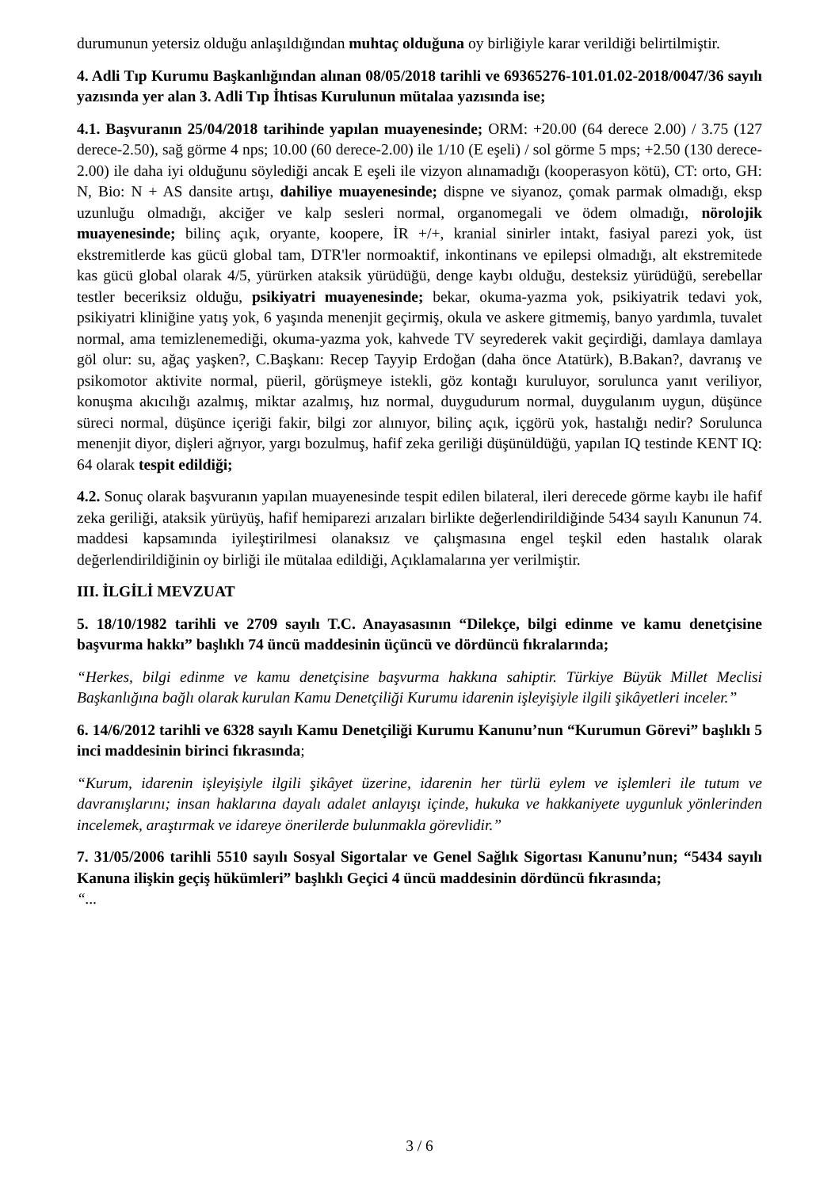durumunun yetersiz olduğu anlaşıldığından muhtaç olduğuna oy birliğiyle karar verildiği belirtilmiştir.
4. Adli Tıp Kurumu Başkanlığından alınan 08/05/2018 tarihli ve 69365276-101.01.02-2018/0047/36 sayılı yazısında yer alan 3. Adli Tıp İhtisas Kurulunun mütalaa yazısında ise;
4.1. Başvuranın 25/04/2018 tarihinde yapılan muayenesinde; ORM: +20.00 (64 derece 2.00) / 3.75 (127 derece-2.50), sağ görme 4 nps; 10.00 (60 derece-2.00) ile 1/10 (E eşeli) / sol görme 5 mps; +2.50 (130 derece-2.00) ile daha iyi olduğunu söylediği ancak E eşeli ile vizyon alınamadığı (kooperasyon kötü), CT: orto, GH: N, Bio: N + AS dansite artışı, dahiliye muayenesinde; dispne ve siyanoz, çomak parmak olmadığı, eksp uzunluğu olmadığı, akciğer ve kalp sesleri normal, organomegali ve ödem olmadığı, nörolojik muayenesinde; bilinç açık, oryante, koopere, İR +/+, kranial sinirler intakt, fasiyal parezi yok, üst ekstremitlerde kas gücü global tam, DTR'ler normoaktif, inkontinans ve epilepsi olmadığı, alt ekstremitede kas gücü global olarak 4/5, yürürken ataksik yürüdüğü, denge kaybı olduğu, desteksiz yürüdüğü, serebellar testler beceriksiz olduğu, psikiyatri muayenesinde; bekar, okuma-yazma yok, psikiyatrik tedavi yok, psikiyatri kliniğine yatış yok, 6 yaşında menenjit geçirmiş, okula ve askere gitmemiş, banyo yardımla, tuvalet normal, ama temizlenemediği, okuma-yazma yok, kahvede TV seyrederek vakit geçirdiği, damlaya damlaya göl olur: su, ağaç yaşken?, C.Başkanı: Recep Tayyip Erdoğan (daha önce Atatürk), B.Bakan?, davranış ve psikomotor aktivite normal, püeril, görüşmeye istekli, göz kontağı kuruluyor, sorulunca yanıt veriliyor, konuşma akıcılığı azalmış, miktar azalmış, hız normal, duygudurum normal, duygulanım uygun, düşünce süreci normal, düşünce içeriği fakir, bilgi zor alınıyor, bilinç açık, içgörü yok, hastalığı nedir? Sorulunca menenjit diyor, dişleri ağrıyor, yargı bozulmuş, hafif zeka geriliği düşünüldüğü, yapılan IQ testinde KENT IQ: 64 olarak tespit edildiği;
4.2. Sonuç olarak başvuranın yapılan muayenesinde tespit edilen bilateral, ileri derecede görme kaybı ile hafif zeka geriliği, ataksik yürüyüş, hafif hemiparezi arızaları birlikte değerlendirildiğinde 5434 sayılı Kanunun 74. maddesi kapsamında iyileştirilmesi olanaksız ve çalışmasına engel teşkil eden hastalık olarak değerlendirildiğinin oy birliği ile mütalaa edildiği, Açıklamalarına yer verilmiştir.
III. İLGİLİ MEVZUAT
5. 18/10/1982 tarihli ve 2709 sayılı T.C. Anayasasının “Dilekçe, bilgi edinme ve kamu denetçisine başvurma hakkı” başlıklı 74 üncü maddesinin üçüncü ve dördüncü fıkralarında;
“Herkes, bilgi edinme ve kamu denetçisine başvurma hakkına sahiptir. Türkiye Büyük Millet Meclisi Başkanlığına bağlı olarak kurulan Kamu Denetçiliği Kurumu idarenin işleyişiyle ilgili şikâyetleri inceler.”
6. 14/6/2012 tarihli ve 6328 sayılı Kamu Denetçiliği Kurumu Kanunu’nun “Kurumun Görevi” başlıklı 5 inci maddesinin birinci fıkrasında;
“Kurum, idarenin işleyişiyle ilgili şikâyet üzerine, idarenin her türlü eylem ve işlemleri ile tutum ve davranışlarını; insan haklarına dayalı adalet anlayışı içinde, hukuka ve hakkaniyete uygunluk yönlerinden incelemek, araştırmak ve idareye önerilerde bulunmakla görevlidir.”
7. 31/05/2006 tarihli 5510 sayılı Sosyal Sigortalar ve Genel Sağlık Sigortası Kanunu’nun; “5434 sayılı Kanuna ilişkin geçiş hükümleri” başlıklı Geçici 4 üncü maddesinin dördüncü fıkrasında;
“...
3 / 6